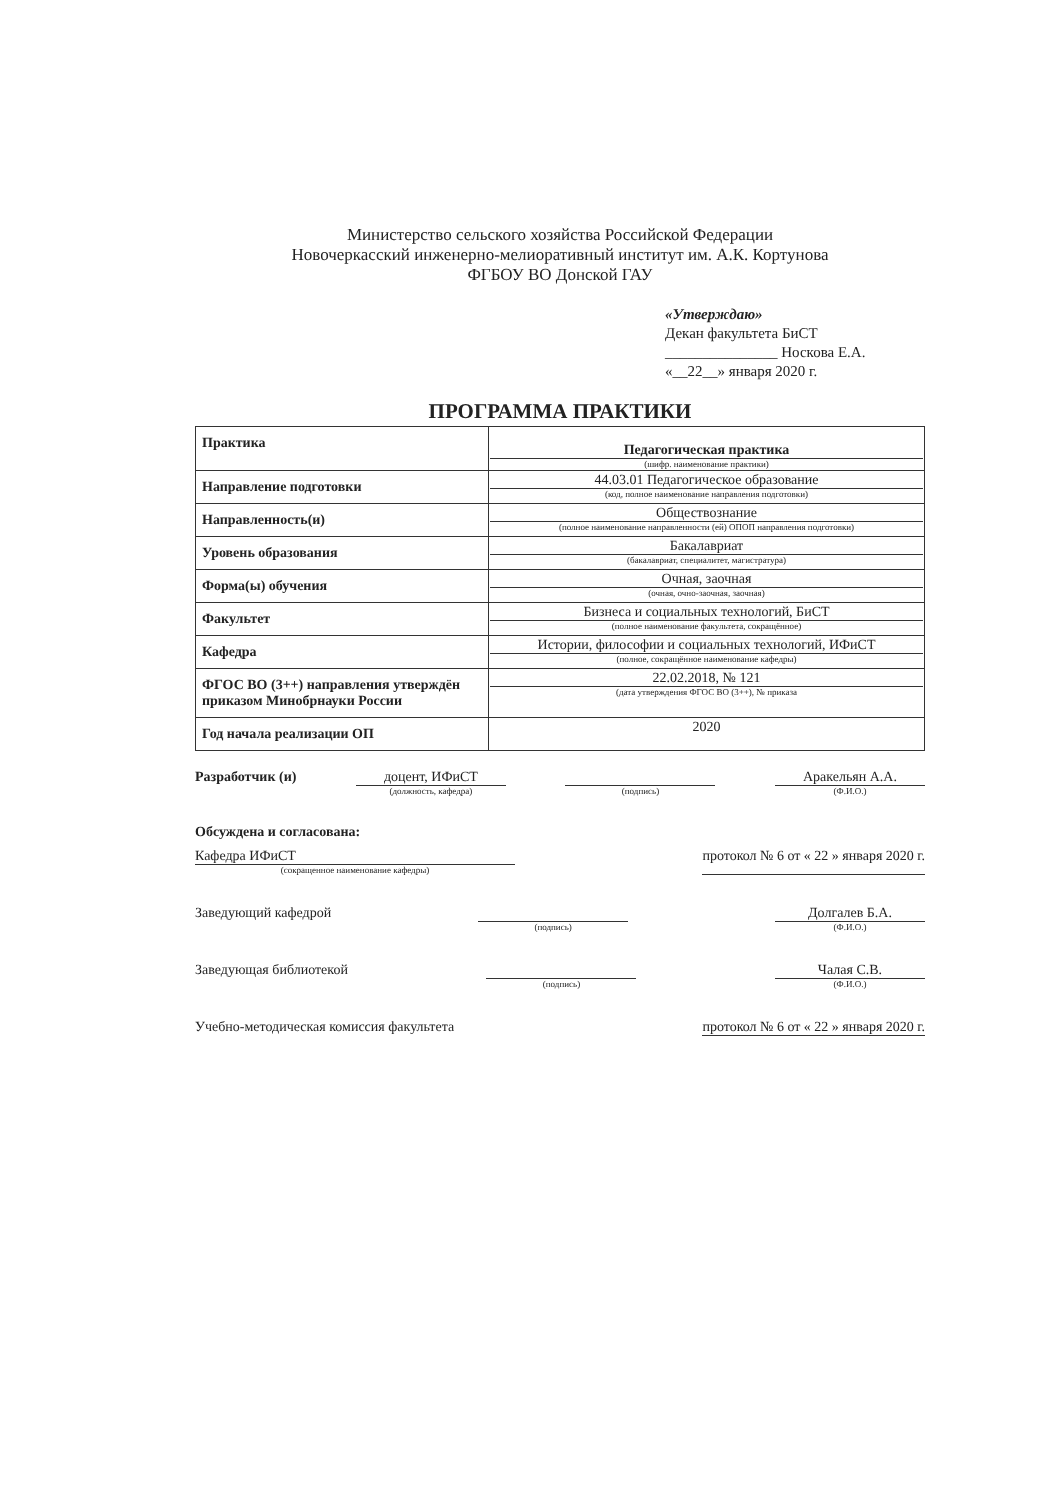Министерство сельского хозяйства Российской Федерации
Новочеркасский инженерно-мелиоративный институт им. А.К. Кортунова
ФГБОУ ВО Донской ГАУ
«Утверждаю»
Декан факультета БиСТ
_______________ Носкова Е.А.
«__22__» января 2020 г.
ПРОГРАММА ПРАКТИКИ
| Практика | Педагогическая практика (шифр. наименование практики) |
| Направление подготовки | 44.03.01 Педагогическое образование (код, полное наименование направления подготовки) |
| Направленность(и) | Обществознание (полное наименование направленности (ей) ОПОП направления подготовки) |
| Уровень образования | Бакалавриат (бакалавриат, специалитет, магистратура) |
| Форма(ы) обучения | Очная, заочная (очная, очно-заочная, заочная) |
| Факультет | Бизнеса и социальных технологий, БиСТ (полное наименование факультета, сокращённое) |
| Кафедра | Истории, философии и социальных технологий, ИФиСТ (полное, сокращённое наименование кафедры) |
| ФГОС ВО (3++) направления утверждён приказом Минобрнауки России | 22.02.2018, № 121 (дата утверждения ФГОС ВО (3++), № приказа |
| Год начала реализации ОП | 2020 |
Разработчик (и) доцент, ИФиСТ
(должность, кафедра) (подпись) Аракельян А.А.
(Ф.И.О.)
Обсуждена и согласована:
Кафедра ИФиСТ
(сокращенное наименование кафедры) протокол № 6 от « 22 » января 2020 г.
Заведующий кафедрой (подпись) Долгалев Б.А.
(Ф.И.О.)
Заведующая библиотекой (подпись) Чалая С.В.
(Ф.И.О.)
Учебно-методическая комиссия факультета протокол № 6 от « 22 » января 2020 г.